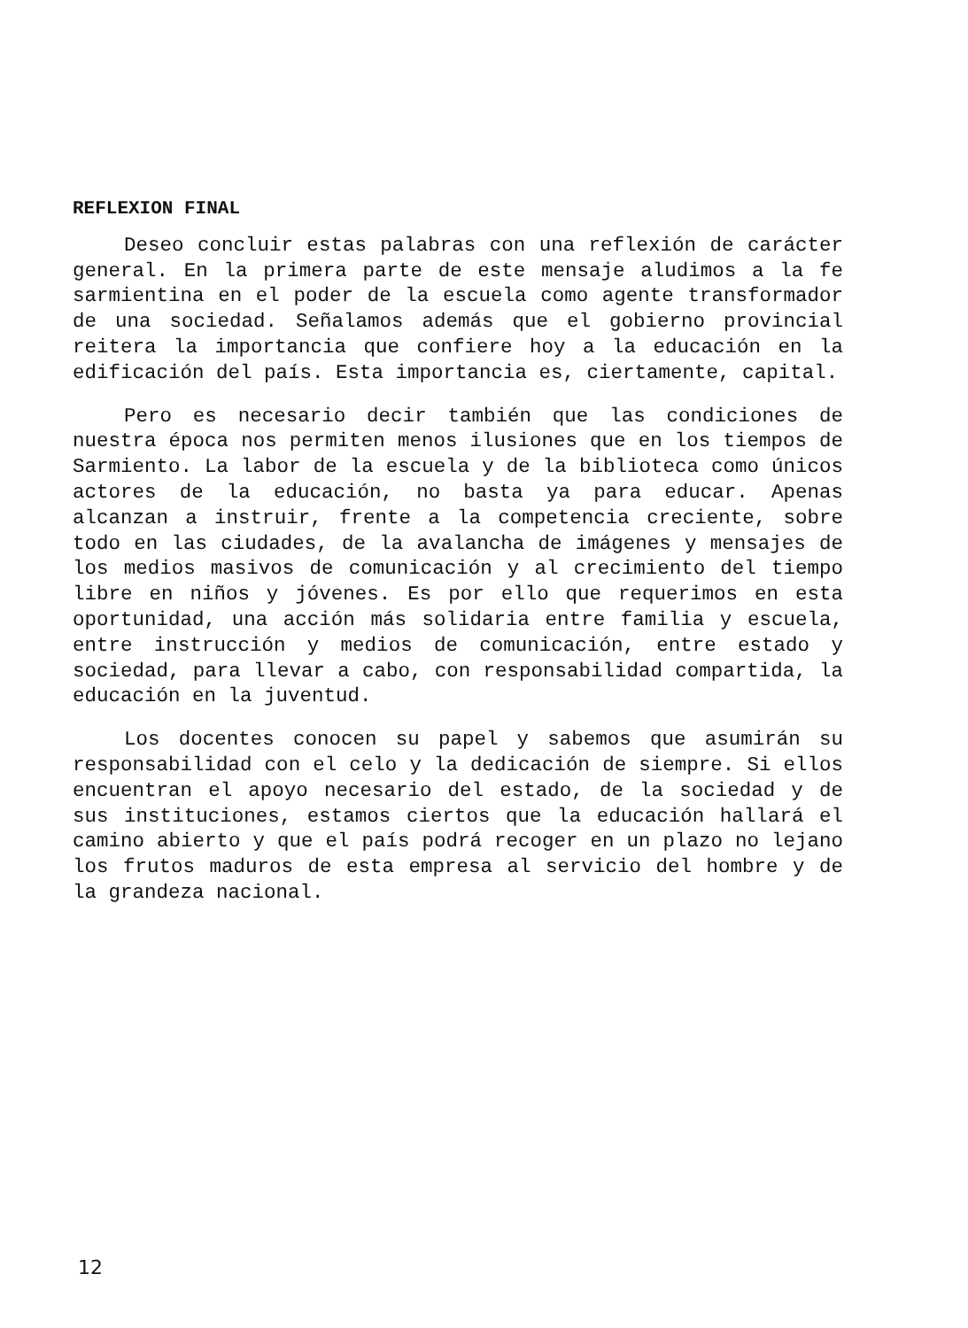REFLEXION FINAL
Deseo concluir estas palabras con una reflexión de carácter general. En la primera parte de este mensaje aludimos a la fe sarmientina en el poder de la escuela como agente transformador de una sociedad. Señalamos además que el gobierno provincial reitera la importancia que confiere hoy a la educación en la edificación del país. Esta importancia es, ciertamente, capital.
Pero es necesario decir también que las condiciones de nuestra época nos permiten menos ilusiones que en los tiempos de Sarmiento. La labor de la escuela y de la biblioteca como únicos actores de la educación, no basta ya para educar. Apenas alcanzan a instruir, frente a la competencia creciente, sobre todo en las ciudades, de la avalancha de imágenes y mensajes de los medios masivos de comunicación y al crecimiento del tiempo libre en niños y jóvenes. Es por ello que requerimos en esta oportunidad, una acción más solidaria entre familia y escuela, entre instrucción y medios de comunicación, entre estado y sociedad, para llevar a cabo, con responsabilidad compartida, la educación en la juventud.
Los docentes conocen su papel y sabemos que asumirán su responsabilidad con el celo y la dedicación de siempre. Si ellos encuentran el apoyo necesario del estado, de la sociedad y de sus instituciones, estamos ciertos que la educación hallará el camino abierto y que el país podrá recoger en un plazo no lejano los frutos maduros de esta empresa al servicio del hombre y de la grandeza nacional.
12